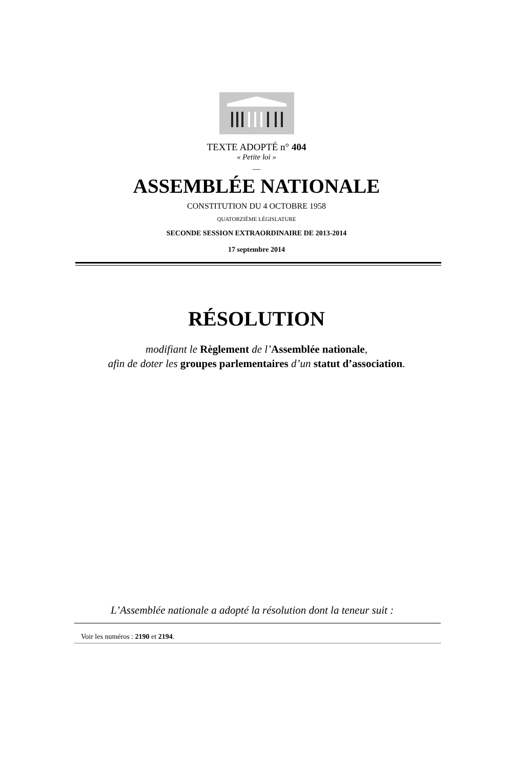TEXTE ADOPTÉ n° 404
« Petite loi »
—
ASSEMBLÉE NATIONALE
CONSTITUTION DU 4 OCTOBRE 1958
QUATORZIÈME LÉGISLATURE
SECONDE SESSION EXTRAORDINAIRE DE 2013-2014
17 septembre 2014
RÉSOLUTION
modifiant le Règlement de l’Assemblée nationale,
afin de doter les groupes parlementaires d’un statut d’association.
L’Assemblée nationale a adopté la résolution dont la teneur suit :
Voir les numéros : 2190 et 2194.